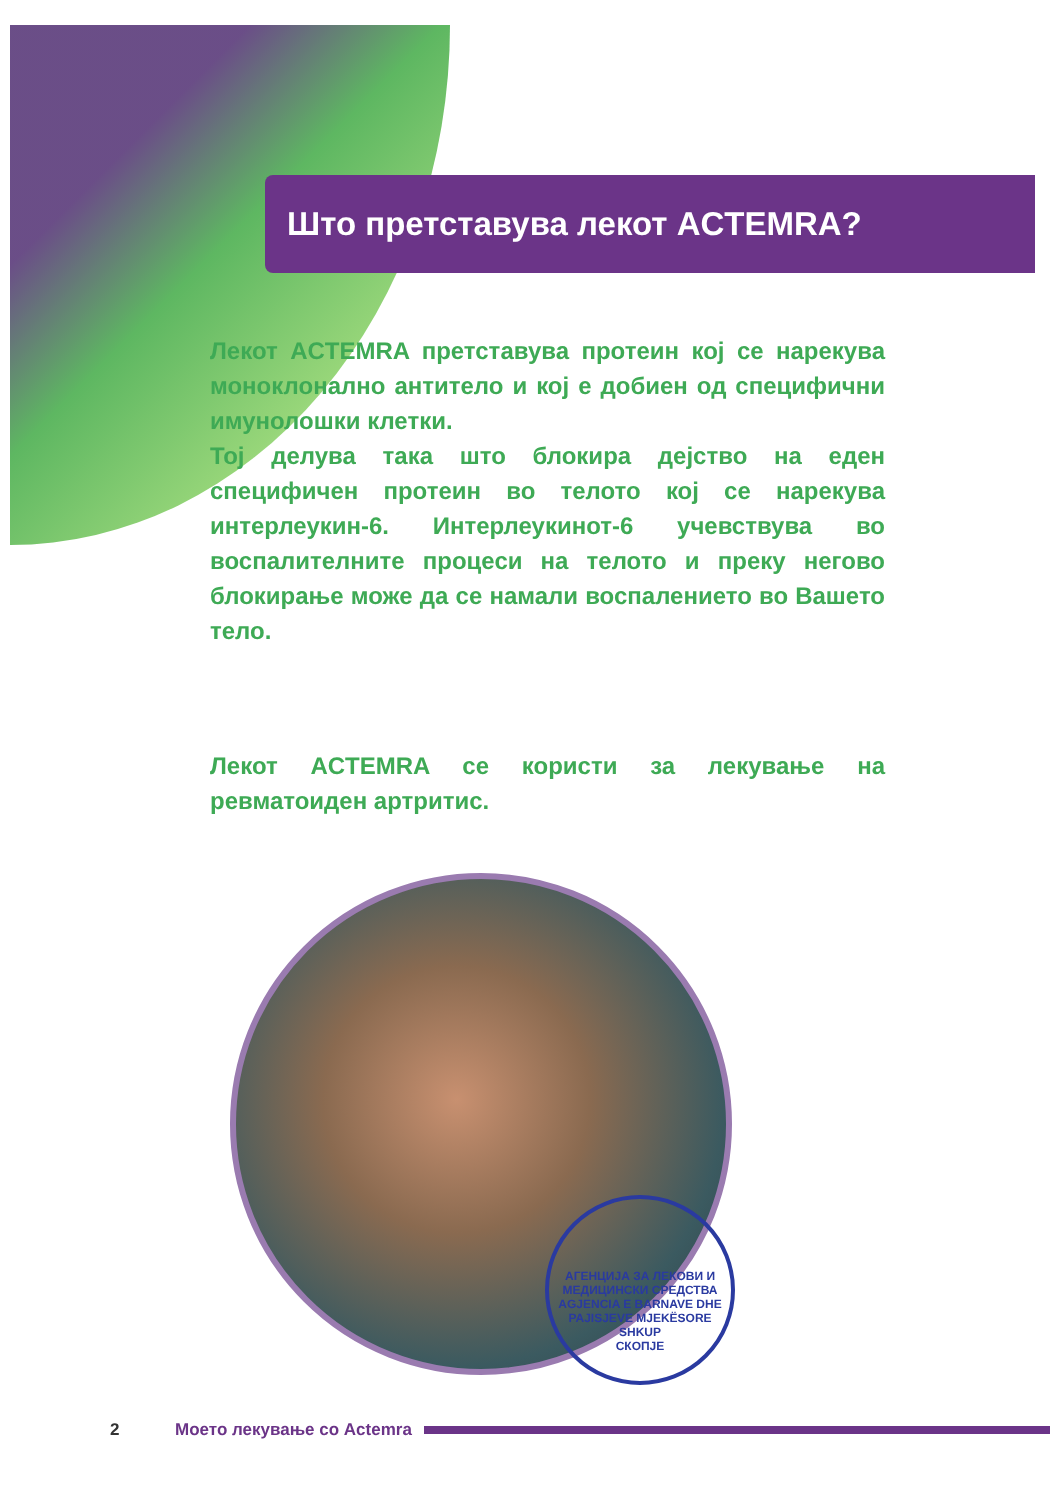Што претставува лекот ACTEMRA?
Лекот ACTEMRA претставува протеин кој се нарекува моноклонално антитело и кој е добиен од специфични имунолошки клетки.
Тој делува така што блокира дејство на еден специфичен протеин во телото кој се нарекува интерлеукин-6. Интерлеукинот-6 учевствува во воспалителните процеси на телото и преку негово блокирање може да се намали воспалението во Вашето тело.
Лекот ACTEMRA се користи за лекување на ревматоиден артритис.
АГЕНЦИЈА ЗА ЛЕКОВИ И МЕДИЦИНСКИ СРЕДСТВА
AGJENCIA E BARNAVE DHE PAJISJEVE MJEKËSORE
SHKUP
СКОПЈЕ
2 Моето лекување со Actemra